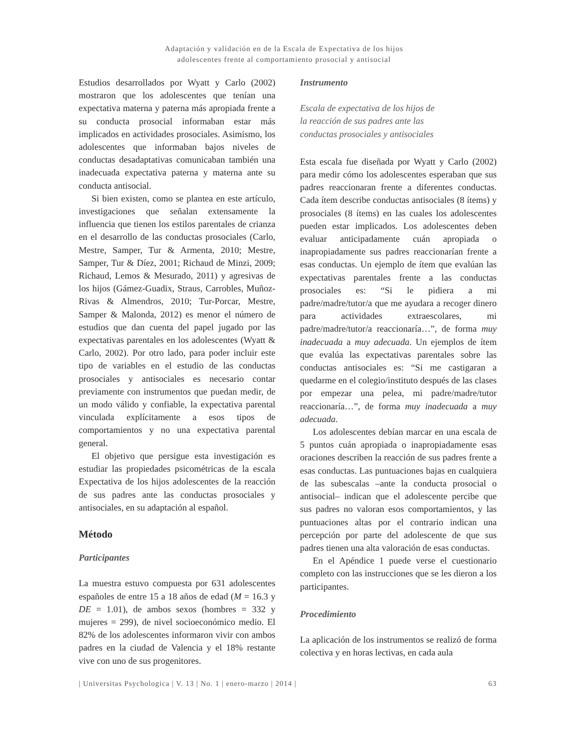Adaptación y validación en de la Escala de Expectativa de los hijos
adolescentes frente al comportamiento prosocial y antisocial
Estudios desarrollados por Wyatt y Carlo (2002) mostraron que los adolescentes que tenían una expectativa materna y paterna más apropiada frente a su conducta prosocial informaban estar más implicados en actividades prosociales. Asimismo, los adolescentes que informaban bajos niveles de conductas desadaptativas comunicaban también una inadecuada expectativa paterna y materna ante su conducta antisocial.
Si bien existen, como se plantea en este artículo, investigaciones que señalan extensamente la influencia que tienen los estilos parentales de crianza en el desarrollo de las conductas prosociales (Carlo, Mestre, Samper, Tur & Armenta, 2010; Mestre, Samper, Tur & Díez, 2001; Richaud de Minzi, 2009; Richaud, Lemos & Mesurado, 2011) y agresivas de los hijos (Gámez-Guadix, Straus, Carrobles, Muñoz-Rivas & Almendros, 2010; Tur-Porcar, Mestre, Samper & Malonda, 2012) es menor el número de estudios que dan cuenta del papel jugado por las expectativas parentales en los adolescentes (Wyatt & Carlo, 2002). Por otro lado, para poder incluir este tipo de variables en el estudio de las conductas prosociales y antisociales es necesario contar previamente con instrumentos que puedan medir, de un modo válido y confiable, la expectativa parental vinculada explícitamente a esos tipos de comportamientos y no una expectativa parental general.
El objetivo que persigue esta investigación es estudiar las propiedades psicométricas de la escala Expectativa de los hijos adolescentes de la reacción de sus padres ante las conductas prosociales y antisociales, en su adaptación al español.
Método
Participantes
La muestra estuvo compuesta por 631 adolescentes españoles de entre 15 a 18 años de edad (M = 16.3 y DE = 1.01), de ambos sexos (hombres = 332 y mujeres = 299), de nivel socioeconómico medio. El 82% de los adolescentes informaron vivir con ambos padres en la ciudad de Valencia y el 18% restante vive con uno de sus progenitores.
Instrumento
Escala de expectativa de los hijos de
la reacción de sus padres ante las
conductas prosociales y antisociales
Esta escala fue diseñada por Wyatt y Carlo (2002) para medir cómo los adolescentes esperaban que sus padres reaccionaran frente a diferentes conductas. Cada ítem describe conductas antisociales (8 ítems) y prosociales (8 ítems) en las cuales los adolescentes pueden estar implicados. Los adolescentes deben evaluar anticipadamente cuán apropiada o inapropiadamente sus padres reaccionarían frente a esas conductas. Un ejemplo de ítem que evalúan las expectativas parentales frente a las conductas prosociales es: “Si le pidiera a mi padre/madre/tutor/a que me ayudara a recoger dinero para actividades extraescolares, mi padre/madre/tutor/a reaccionaría…”, de forma muy inadecuada a muy adecuada. Un ejemplos de ítem que evalúa las expectativas parentales sobre las conductas antisociales es: “Si me castigaran a quedarme en el colegio/instituto después de las clases por empezar una pelea, mi padre/madre/tutor reaccionaría…”, de forma muy inadecuada a muy adecuada.
Los adolescentes debían marcar en una escala de 5 puntos cuán apropiada o inapropiadamente esas oraciones describen la reacción de sus padres frente a esas conductas. Las puntuaciones bajas en cualquiera de las subescalas –ante la conducta prosocial o antisocial– indican que el adolescente percibe que sus padres no valoran esos comportamientos, y las puntuaciones altas por el contrario indican una percepción por parte del adolescente de que sus padres tienen una alta valoración de esas conductas.
En el Apéndice 1 puede verse el cuestionario completo con las instrucciones que se les dieron a los participantes.
Procedimiento
La aplicación de los instrumentos se realizó de forma colectiva y en horas lectivas, en cada aula
| Universitas Psychologica | V. 13 | No. 1 | enero-marzo | 2014 | 63